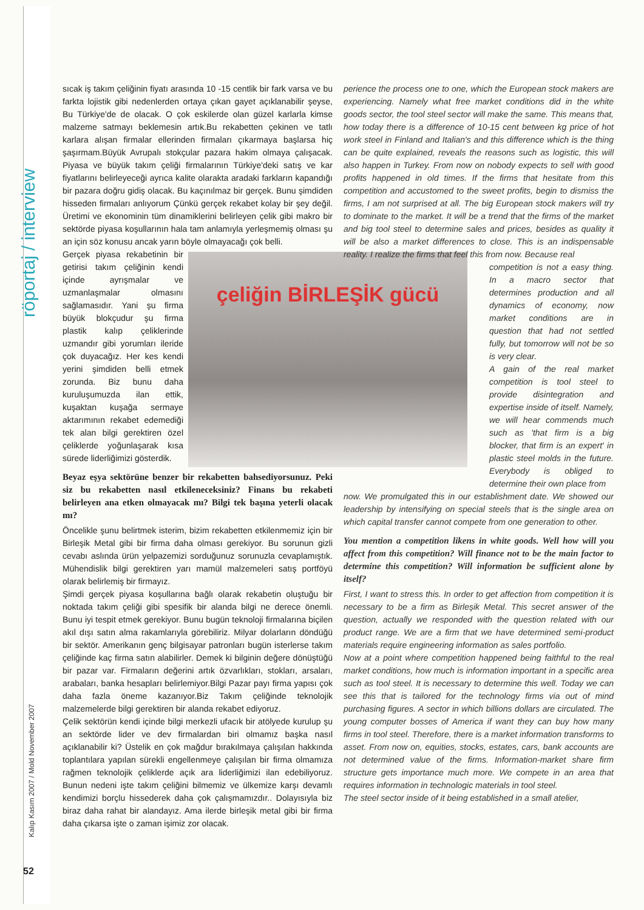röportaj / interview
Kalıp Kasım 2007 / Mold November 2007
52
sıcak iş takım çeliğinin fiyatı arasında 10 -15 centlik bir fark varsa ve bu farkta lojistik gibi nedenlerden ortaya çıkan gayet açıklanabilir şeyse, Bu Türkiye'de de olacak. O çok eskilerde olan güzel karlarla kimse malzeme satmayı beklemesin artık.Bu rekabetten çekinen ve tatlı karlara alışan firmalar ellerinden firmaları çıkarmaya başlarsa hiç şaşırmam.Büyük Avrupalı stokçular pazara hakim olmaya çalışacak. Piyasa ve büyük takım çeliği firmalarının Türkiye'deki satış ve kar fiyatlarını belirleyeceği ayrıca kalite olarakta aradaki farkların kapandığı bir pazara doğru gidiş olacak. Bu kaçınılmaz bir gerçek. Bunu şimdiden hisseden firmaları anlıyorum Çünkü gerçek rekabet kolay bir şey değil. Üretimi ve ekonominin tüm dinamiklerini belirleyen çelik gibi makro bir sektörde piyasa koşullarının hala tam anlamıyla yerleşmemiş olması şu an için söz konusu ancak yarın böyle olmayacağı çok belli.
çeliğin BİRLEŞİK gücü
Gerçek piyasa rekabetinin bir getirisi takım çeliğinin kendi içinde ayrışmalar ve uzmanlaşmalar olmasını sağlamasıdır. Yani şu firma büyük blokçudur şu firma plastik kalıp çeliklerinde uzmandır gibi yorumları ileride çok duyacağız. Her kes kendi yerini şimdiden belli etmek zorunda. Biz bunu daha kuruluşumuzda ilan ettik, kuşaktan kuşağa sermaye aktarımının rekabet edemediği tek alan bilgi gerektiren özel çeliklerde yoğunlaşarak kısa sürede liderliğimizi gösterdik.
Beyaz eşya sektörüne benzer bir rekabetten bahsediyorsunuz. Peki siz bu rekabetten nasıl etkileneceksiniz? Finans bu rekabeti belirleyen ana etken olmayacak mı? Bilgi tek başına yeterli olacak mı?
Öncelikle şunu belirtmek isterim, bizim rekabetten etkilenmemiz için bir Birleşik Metal gibi bir firma daha olması gerekiyor. Bu sorunun gizli cevabı aslında ürün yelpazemizi sorduğunuz sorunuzla cevaplamıştık. Mühendislik bilgi gerektiren yarı mamül malzemeleri satış portföyü olarak belirlemiş bir firmayız.
Şimdi gerçek piyasa koşullarına bağlı olarak rekabetin oluştuğu bir noktada takım çeliği gibi spesifik bir alanda bilgi ne derece önemli. Bunu iyi tespit etmek gerekiyor. Bunu bugün teknoloji firmalarına biçilen akıl dışı satın alma rakamlarıyla görebiliriz. Milyar dolarların döndüğü bir sektör. Amerikanın genç bilgisayar patronları bugün isterlerse takım çeliğinde kaç firma satın alabilirler. Demek ki bilginin değere dönüştüğü bir pazar var. Firmaların değerini artık özvarlıkları, stokları, arsaları, arabaları, banka hesapları belirlemiyor.Bilgi Pazar payı firma yapısı çok daha fazla öneme kazanıyor.Biz Takım çeliğinde teknolojik malzemelerde bilgi gerektiren bir alanda rekabet ediyoruz.
Çelik sektörün kendi içinde bilgi merkezli ufacık bir atölyede kurulup şu an sektörde lider ve dev firmalardan biri olmamız başka nasıl açıklanabilir ki? Üstelik en çok mağdur bırakılmaya çalışılan hakkında toplantılara yapılan sürekli engellenmeye çalışılan bir firma olmamıza rağmen teknolojik çeliklerde açık ara liderliğimizi ilan edebiliyoruz. Bunun nedeni işte takım çeliğini bilmemiz ve ülkemize karşı devamlı kendimizi borçlu hissederek daha çok çalışmamızdır.. Dolayısıyla biz biraz daha rahat bir alandayız. Ama ilerde birleşik metal gibi bir firma daha çıkarsa işte o zaman işimiz zor olacak.
perience the process one to one, which the European stock makers are experiencing. Namely what free market conditions did in the white goods sector, the tool steel sector will make the same. This means that, how today there is a difference of 10-15 cent between kg price of hot work steel in Finland and Italian's and this difference which is the thing can be quite explained, reveals the reasons such as logistic, this will also happen in Turkey. From now on nobody expects to sell with good profits happened in old times. If the firms that hesitate from this competition and accustomed to the sweet profits, begin to dismiss the firms, I am not surprised at all. The big European stock makers will try to dominate to the market. It will be a trend that the firms of the market and big tool steel to determine sales and prices, besides as quality it will be also a market differences to close. This is an indispensable reality. I realize the firms that feel this from now. Because real
competition is not a easy thing. In a macro sector that determines production and all dynamics of economy, now market conditions are in question that had not settled fully, but tomorrow will not be so is very clear.
A gain of the real market competition is tool steel to provide disintegration and expertise inside of itself. Namely, we will hear commends much such as 'that firm is a big blocker, that firm is an expert' in plastic steel molds in the future. Everybody is obliged to determine their own place from
now. We promulgated this in our establishment date. We showed our leadership by intensifying on special steels that is the single area on which capital transfer cannot compete from one generation to other.
You mention a competition likens in white goods. Well how will you affect from this competition? Will finance not to be the main factor to determine this competition? Will information be sufficient alone by itself?
First, I want to stress this. In order to get affection from competition it is necessary to be a firm as Birleşik Metal. This secret answer of the question, actually we responded with the question related with our product range. We are a firm that we have determined semi-product materials require engineering information as sales portfolio.
Now at a point where competition happened being faithful to the real market conditions, how much is information important in a specific area such as tool steel. It is necessary to determine this well. Today we can see this that is tailored for the technology firms via out of mind purchasing figures. A sector in which billions dollars are circulated. The young computer bosses of America if want they can buy how many firms in tool steel. Therefore, there is a market information transforms to asset. From now on, equities, stocks, estates, cars, bank accounts are not determined value of the firms. Information-market share firm structure gets importance much more. We compete in an area that requires information in technologic materials in tool steel.
The steel sector inside of it being established in a small atelier,